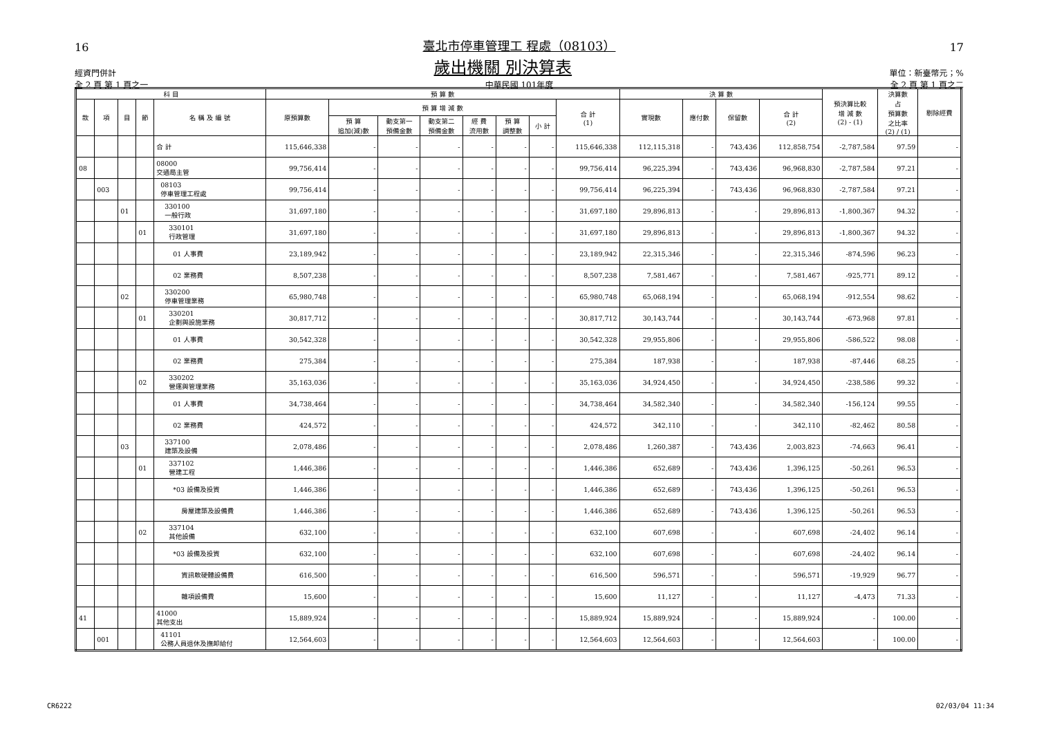16 臺北市停車管理工 程處（08103） 17
經資門併計 歲出機關 別決算表 單位：新臺幣元；%
全 2 頁 第 1 頁之一 中華民國 101年度 全 2 頁 第 1 頁之二
| 科 目 | | | | | 預 算 數 | | | | | | | | 決 算 數 | | | | 預決算比較 增 減 數 (2) - (1) | 決算數 占 預算數 之比率 (2) / (1) | 剔除經費 |
| --- | --- | --- | --- | --- | --- | --- | --- | --- | --- | --- | --- | --- | --- | --- | --- | --- | --- | --- | --- |
| 款 | 項 | 目 | 節 | 名 稱 及 編 號 | 原預算數 | 預 算 增 減 數 | | | | | | 合 計 (1) | 實現數 | 應付數 | 保留數 | 合 計 (2) | | | |
| | | | | | | 預 算 追加(減)數 | 動支第一 預備金數 | 動支第二 預備金數 | 經 費 流用數 | 預 算 調整數 | 小 計 | | | | | | | | |
| | | | | 合 計 | 115,646,338 | - | - | - | - | - | - | 115,646,338 | 112,115,318 | - | 743,436 | 112,858,754 | -2,787,584 | 97.59 | - |
| 08 | | | | 08000 交通局主管 | 99,756,414 | - | - | - | - | - | - | 99,756,414 | 96,225,394 | - | 743,436 | 96,968,830 | -2,787,584 | 97.21 | - |
| | 003 | | | 08103 停車管理工程處 | 99,756,414 | - | - | - | - | - | - | 99,756,414 | 96,225,394 | - | 743,436 | 96,968,830 | -2,787,584 | 97.21 | - |
| | | 01 | | 330100 一般行政 | 31,697,180 | - | - | - | - | - | - | 31,697,180 | 29,896,813 | - | - | 29,896,813 | -1,800,367 | 94.32 | - |
| | | | 01 | 330101 行政管理 | 31,697,180 | - | - | - | - | - | - | 31,697,180 | 29,896,813 | - | - | 29,896,813 | -1,800,367 | 94.32 | - |
| | | | | 01 人事費 | 23,189,942 | - | - | - | - | - | - | 23,189,942 | 22,315,346 | - | - | 22,315,346 | -874,596 | 96.23 | - |
| | | | | 02 業務費 | 8,507,238 | - | - | - | - | - | - | 8,507,238 | 7,581,467 | - | - | 7,581,467 | -925,771 | 89.12 | - |
| | | 02 | | 330200 停車管理業務 | 65,980,748 | - | - | - | - | - | - | 65,980,748 | 65,068,194 | - | - | 65,068,194 | -912,554 | 98.62 | - |
| | | | 01 | 330201 企劃與設施業務 | 30,817,712 | - | - | - | - | - | - | 30,817,712 | 30,143,744 | - | - | 30,143,744 | -673,968 | 97.81 | - |
| | | | | 01 人事費 | 30,542,328 | - | - | - | - | - | - | 30,542,328 | 29,955,806 | - | - | 29,955,806 | -586,522 | 98.08 | - |
| | | | | 02 業務費 | 275,384 | - | - | - | - | - | - | 275,384 | 187,938 | - | - | 187,938 | -87,446 | 68.25 | - |
| | | | 02 | 330202 營運與管理業務 | 35,163,036 | - | - | - | - | - | - | 35,163,036 | 34,924,450 | - | - | 34,924,450 | -238,586 | 99.32 | - |
| | | | | 01 人事費 | 34,738,464 | - | - | - | - | - | - | 34,738,464 | 34,582,340 | - | - | 34,582,340 | -156,124 | 99.55 | - |
| | | | | 02 業務費 | 424,572 | - | - | - | - | - | - | 424,572 | 342,110 | - | - | 342,110 | -82,462 | 80.58 | - |
| | | 03 | | 337100 建築及設備 | 2,078,486 | - | - | - | - | - | - | 2,078,486 | 1,260,387 | - | 743,436 | 2,003,823 | -74,663 | 96.41 | - |
| | | | 01 | 337102 營建工程 | 1,446,386 | - | - | - | - | - | - | 1,446,386 | 652,689 | - | 743,436 | 1,396,125 | -50,261 | 96.53 | - |
| | | | | *03 設備及投資 | 1,446,386 | - | - | - | - | - | - | 1,446,386 | 652,689 | - | 743,436 | 1,396,125 | -50,261 | 96.53 | - |
| | | | | 房屋建築及設備費 | 1,446,386 | - | - | - | - | - | - | 1,446,386 | 652,689 | - | 743,436 | 1,396,125 | -50,261 | 96.53 | - |
| | | | 02 | 337104 其他設備 | 632,100 | - | - | - | - | - | - | 632,100 | 607,698 | - | - | 607,698 | -24,402 | 96.14 | - |
| | | | | *03 設備及投資 | 632,100 | - | - | - | - | - | - | 632,100 | 607,698 | - | - | 607,698 | -24,402 | 96.14 | - |
| | | | | 資訊軟硬體設備費 | 616,500 | - | - | - | - | - | - | 616,500 | 596,571 | - | - | 596,571 | -19,929 | 96.77 | - |
| | | | | 雜項設備費 | 15,600 | - | - | - | - | - | - | 15,600 | 11,127 | - | - | 11,127 | -4,473 | 71.33 | - |
| 41 | | | | 41000 其他支出 | 15,889,924 | - | - | - | - | - | - | 15,889,924 | 15,889,924 | - | - | 15,889,924 | - | 100.00 | - |
| | 001 | | | 41101 公務人員退休及撫卹給付 | 12,564,603 | - | - | - | - | - | - | 12,564,603 | 12,564,603 | - | - | 12,564,603 | - | 100.00 | - |
CR6222 02/03/04 11:34